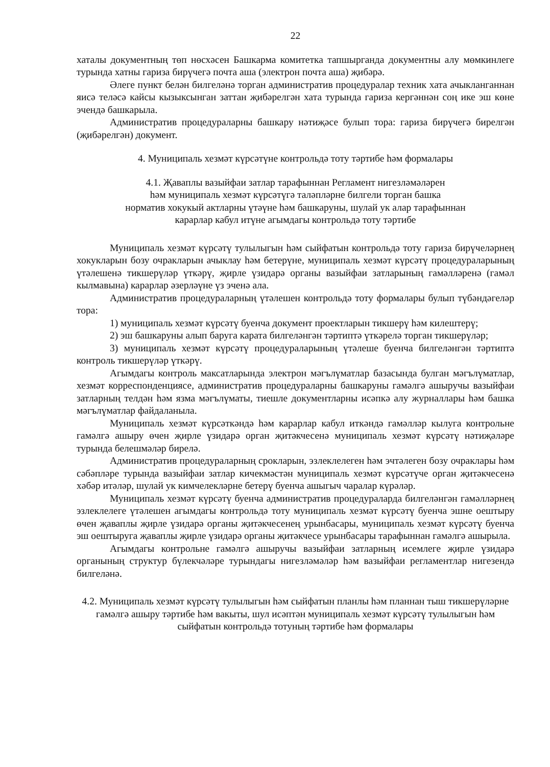22
хаталы документның төп нөсхәсен Башкарма комитетка тапшырганда документны алу мөмкинлеге турында хатны гариза бирүчегә почта аша (электрон почта аша) җибәрә.
Әлеге пункт белән билгеләнә торган административ процедуралар техник хата ачыкланганнан яисә теләсә кайсы кызыксынган заттан җибәрелгән хата турында гариза кергәннән соң ике эш көне эчендә башкарыла.
Административ процедураларны башкару нәтиҗәсе булып тора: гариза бирүчегә бирелгән (җибәрелгән) документ.
4. Муниципаль хезмәт күрсәтүне контрольдә тоту тәртибе һәм формалары
4.1. Җаваплы вазыйфаи затлар тарафыннан Регламент нигезләмәләрен
һәм муниципаль хезмәт күрсәтүгә таләпләрне билгели торган башка
норматив хокукый актларны үтәүне һәм башкаруны, шулай ук алар тарафыннан
карарлар кабул итүне агымдагы контрольдә тоту тәртибе
Муниципаль хезмәт күрсәтү тулылыгын һәм сыйфатын контрольдә тоту гариза бирүчеләрнең хокукларын бозу очракларын ачыклау һәм бетерүне, муниципаль хезмәт күрсәтү процедураларының үтәлешенә тикшерүләр үткәрү, җирле үзидарә органы вазыйфаи затларының гамәлләренә (гамәл кылмавына) карарлар әзерләүне үз эченә ала.
Административ процедураларның үтәлешен контрольдә тоту формалары булып түбәндәгеләр тора:
1) муниципаль хезмәт күрсәтү буенча документ проектларын тикшерү һәм килештерү;
2) эш башкаруны алып баруга карата билгеләнгән тәртиптә үткәрелә торган тикшерүләр;
3) муниципаль хезмәт күрсәтү процедураларының үтәлеше буенча билгеләнгән тәртиптә контроль тикшерүләр үткәрү.
Агымдагы контроль максатларында электрон мәгълүматлар базасында булган мәгълүматлар, хезмәт корреспонденциясе, административ процедураларны башкаруны гамәлгә ашыручы вазыйфаи затларның телдән һәм язма мәгълүматы, тиешле документларны исәпкә алу журналлары һәм башка мәгълүматлар файдаланыла.
Муниципаль хезмәт күрсәткәндә һәм карарлар кабул иткәндә гамәлләр кылуга контрольне гамәлгә ашыру өчен җирле үзидарә орган җитәкчесенә муниципаль хезмәт күрсәтү нәтиҗәләре турында белешмәләр бирелә.
Административ процедураларның срокларын, эзлеклелеген һәм эчтәлеген бозу очраклары һәм сәбәпләре турында вазыйфаи затлар кичекмәстән муниципаль хезмәт күрсәтүче орган җитәкчесенә хәбәр итәләр, шулай ук кимчелекләрне бетерү буенча ашыгыч чаралар күрәләр.
Муниципаль хезмәт күрсәтү буенча административ процедураларда билгеләнгән гамәлләрнең эзлеклелеге үтәлешен агымдагы контрольдә тоту муниципаль хезмәт күрсәтү буенча эшне оештыру өчен җаваплы җирле үзидарә органы җитәкчесенең урынбасары, муниципаль хезмәт күрсәтү буенча эш оештыруга җаваплы җирле үзидарә органы җитәкчесе урынбасары тарафыннан гамәлгә ашырыла.
Агымдагы контрольне гамәлгә ашыручы вазыйфаи затларның исемлеге җирле үзидарә органының структур бүлекчәләре турындагы нигезләмәләр һәм вазыйфаи регламентлар нигезендә билгеләнә.
4.2. Муниципаль хезмәт күрсәтү тулылыгын һәм сыйфатын планлы һәм планнан тыш тикшерүләрне гамәлгә ашыру тәртибе һәм вакыты, шул исәптән муниципаль хезмәт күрсәтү тулылыгын һәм сыйфатын контрольдә тотуның тәртибе һәм формалары